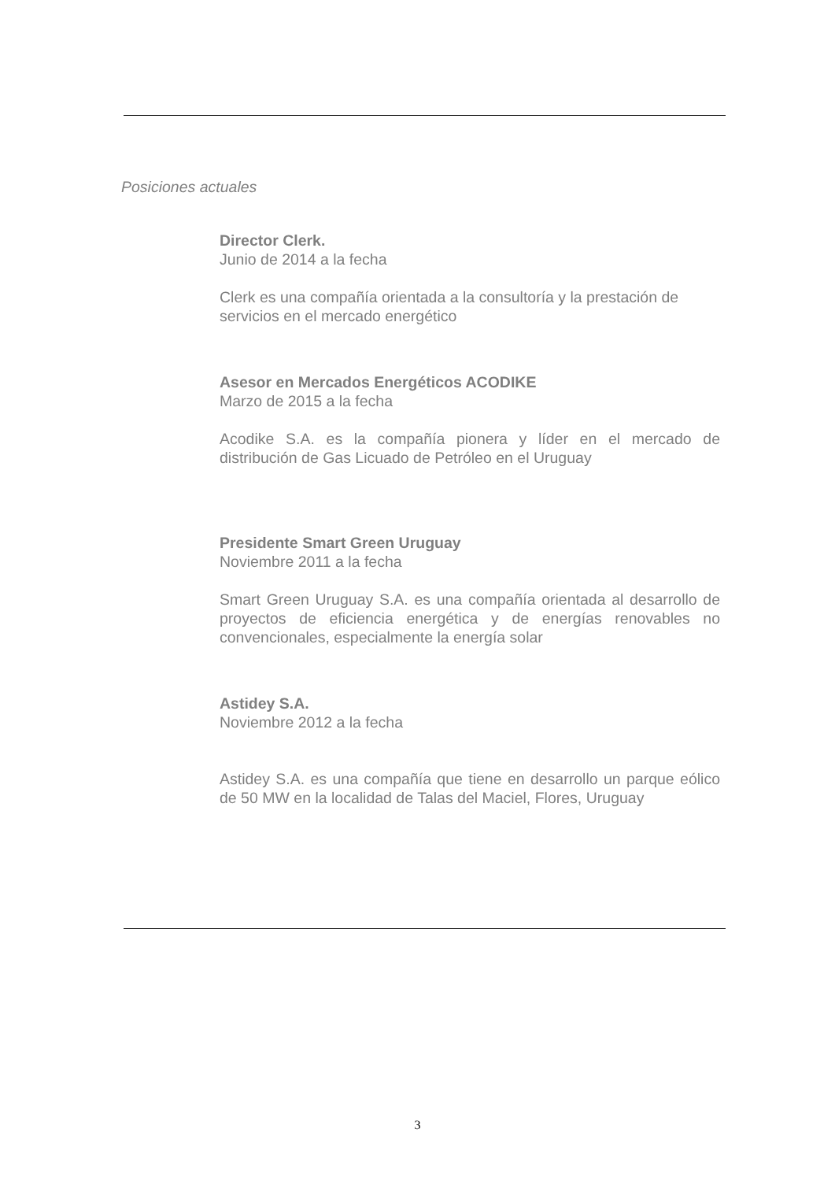Posiciones actuales
Director Clerk.
Junio de 2014 a la fecha
Clerk es una compañía orientada a la consultoría y la prestación de servicios en el mercado energético
Asesor en Mercados Energéticos ACODIKE
Marzo de 2015 a la fecha
Acodike S.A. es la compañía pionera y líder en el mercado de distribución de Gas Licuado de Petróleo en el Uruguay
Presidente Smart Green Uruguay
Noviembre 2011 a la fecha
Smart Green Uruguay S.A. es una compañía orientada al desarrollo de proyectos de eficiencia energética y de energías renovables no convencionales, especialmente la energía solar
Astidey S.A.
Noviembre 2012 a la fecha
Astidey S.A. es una compañía que tiene en desarrollo un parque eólico de 50 MW en la localidad de Talas del Maciel, Flores, Uruguay
3